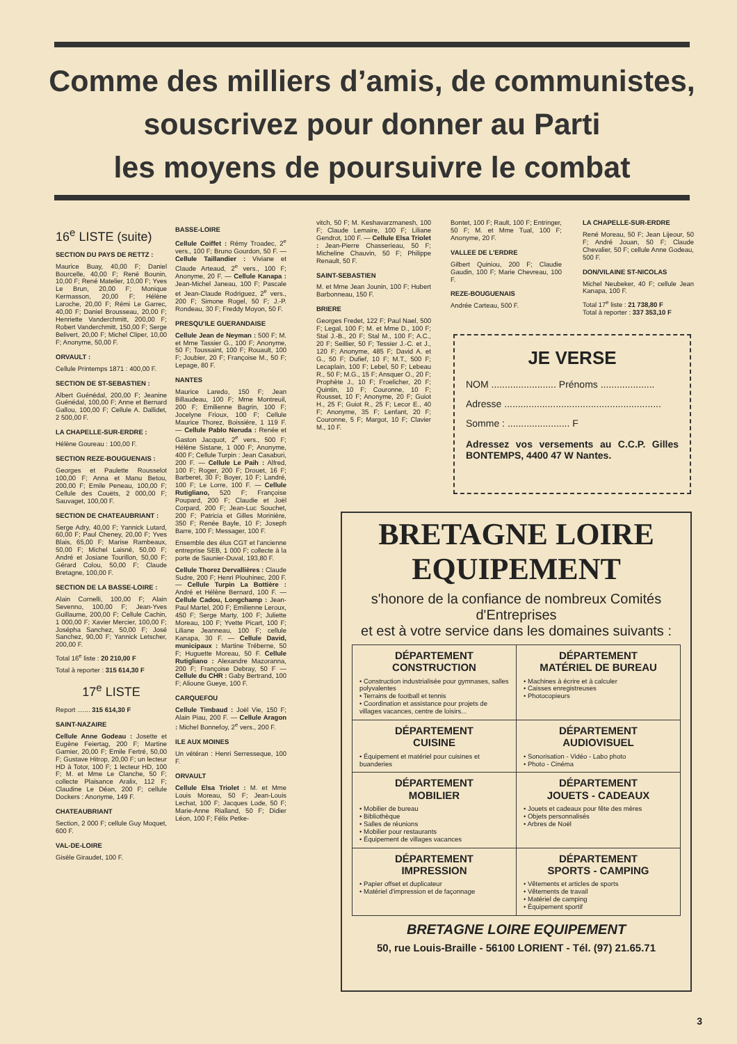Comme des milliers d’amis, de communistes,
souscrivez pour donner au Parti
les moyens de poursuivre le combat
16<sup>e</sup> LISTE (suite)
SECTION DU PAYS DE RETTZ :
Maurice Buay, 40,00 F; Daniel Bourcelle, 40,00 F; René Bounin, 10,00 F; René Matelier, 10,00 F; Yves Le Brun, 20,00 F; Monique Kermasson, 20,00 F; Hélène Laroche, 20,00 F; Rémi Le Garrec, 40,00 F; Daniel Brousseau, 20,00 F; Henriette Vanderchmitt, 200,00 F; Robert Vanderchmitt, 150,00 F; Serge Belivert, 20,00 F; Michel Cliper, 10,00 F; Anonyme, 50,00 F.
ORVAULT :
Cellule Printemps 1871 : 400,00 F.
SECTION DE ST-SEBASTIEN :
Albert Guénédal, 200,00 F; Jeanine Guénédal, 100,00 F; Anne et Bernard Gallou, 100,00 F; Cellule A. Dallidet, 2 500,00 F.
LA CHAPELLE-SUR-ERDRE :
Hélène Goureau : 100,00 F.
SECTION REZE-BOUGUENAIS :
Georges et Paulette Rousselot 100,00 F; Anna et Manu Betou, 200,00 F; Emile Peneau, 100,00 F; Cellule des Couëts, 2 000,00 F; Sauvaget, 100,00 F.
SECTION DE CHATEAUBRIANT :
Serge Adry, 40,00 F; Yannick Lutard, 60,00 F; Paul Cheney, 20,00 F; Yves Blais, 65,00 F; Marise Rambeaux, 50,00 F; Michel Laisné, 50,00 F; André et Josiane Tourillon, 50,00 F; Gérard Colou, 50,00 F; Claude Bretagne, 100,00 F.
SECTION DE LA BASSE-LOIRE :
Alain Cornelli, 100,00 F; Alain Sevenno, 100,00 F; Jean-Yves Guillaume, 200,00 F; Cellule Cachin, 1 000,00 F; Xavier Mercier, 100,00 F; Josépha Sanchez, 50,00 F; José Sanchez, 90,00 F; Yannick Letscher, 200,00 F.
Total 16<sup>e</sup> liste : 20 210,00 F
Total à reporter : 315 614,30 F
17<sup>e</sup> LISTE
Report ....... 315 614,30 F
SAINT-NAZAIRE
Cellule Anne Godeau : Josette et Eugène Feiertag, 200 F; Martine Garnier, 20,00 F; Emile Fertré, 50,00 F; Gustave Hitrop, 20,00 F; un lecteur HD à Totor, 100 F; 1 lecteur HD, 100 F; M. et Mme Le Clanche, 50 F; collecte Plaisance Aralix, 112 F; Claudine Le Déan, 200 F; cellule Dockers : Anonyme, 149 F.
CHATEAUBRIANT
Section, 2 000 F; cellule Guy Moquet, 600 F.
VAL-DE-LOIRE
Gisèle Giraudet, 100 F.
BASSE-LOIRE
Cellule Coiffet : Rémy Troadec, 2<sup>e</sup> vers., 100 F; Bruno Gourdon, 50 F. — Cellule Taillandier : Viviane et Claude Arteaud, 2<sup>e</sup> vers., 100 F; Anonyme, 20 F. — Cellule Kanapa : Jean-Michel Janeau, 100 F; Pascale et Jean-Claude Rodriguez, 2<sup>e</sup> vers., 200 F; Simone Rogel, 50 F; J.-P. Rondeau, 30 F; Freddy Moyon, 50 F.
PRESQU'ILE GUERANDAISE
Cellule Jean de Neyman : 500 F; M. et Mme Tassier G., 100 F; Anonyme, 50 F; Toussaint, 100 F; Rouault, 100 F; Joubier, 20 F; Françoise M., 50 F; Lepage, 80 F.
NANTES
Maurice Laredo, 150 F; Jean Billaudeau, 100 F; Mme Montreuil, 200 F; Emilienne Bagrin, 100 F; Jocelyne Frioux, 100 F; Cellule Maurice Thorez, Boissière, 1 119 F. — Cellule Pablo Neruda : Renée et Gaston Jacquot, 2<sup>e</sup> vers., 500 F; Hélène Sistane, 1 000 F; Anonyme, 400 F; Cellule Turpin : Jean Casaburi, 200 F. — Cellule Le Paih : Alfred, 100 F; Roger, 200 F; Drouet, 16 F; Barberet, 30 F; Boyer, 10 F; Landré, 100 F; Le Lorre, 100 F. — Cellule Rutigliano, 520 F; Françoise Poupard, 200 F; Claudie et Joël Corpard, 200 F; Jean-Luc Souchet, 200 F; Patricia et Gilles Morinière, 350 F; Renée Bayle, 10 F; Joseph Barre, 100 F; Messager, 100 F.
Ensemble des élus CGT et l'ancienne entreprise SEB, 1 000 F; collecte à la porte de Saunier-Duval, 193,80 F.
Cellule Thorez Dervallières : Claude Sudre, 200 F; Henri Plouhinec, 200 F. — Cellule Turpin La Bottière : André et Hélène Bernard, 100 F. — Cellule Cadou, Longchamp : Jean-Paul Martel, 200 F; Emilienne Leroux, 450 F; Serge Marty, 100 F; Juliette Moreau, 100 F; Yvette Picart, 100 F; Liliane Jeanneau, 100 F; cellule Kanapa, 30 F. — Cellule David, municipaux : Martine Tréberne, 50 F; Huguette Moreau, 50 F. Cellule Rutigliano : Alexandre Mazoranna, 200 F; Françoise Debray, 50 F — Cellule du CHR : Gaby Bertrand, 100 F; Alioune Gueye, 100 F.
CARQUEFOU
Cellule Timbaud : Joël Vie, 150 F; Alain Piau, 200 F. — Cellule Aragon : Michel Bonnefoy, 2<sup>e</sup> vers., 200 F.
ILE AUX MOINES
Un vétéran : Henri Serresseque, 100 F.
ORVAULT
Cellule Elsa Triolet : M. et Mme Louis Moreau, 50 F; Jean-Louis Lechat, 100 F; Jacques Lode, 50 F; Marie-Anne Rialland, 50 F; Didier Léon, 100 F; Félix Petke-
vitch, 50 F; M. Keshavarzmanesh, 100 F; Claude Lemaire, 100 F; Liliane Gendrot, 100 F. — Cellule Elsa Triolet : Jean-Pierre Chasserieau, 50 F; Micheline Chauvin, 50 F; Philippe Renault, 50 F.
SAINT-SEBASTIEN
M. et Mme Jean Jounin, 100 F; Hubert Barbonneau, 150 F.
BRIERE
Georges Fredet, 122 F; Paul Nael, 500 F; Legal, 100 F; M. et Mme D., 100 F; Stal J.-B., 20 F; Stal M., 100 F; A.C., 20 F; Seillier, 50 F; Tessier J.-C. et J., 120 F; Anonyme, 485 F; David A. et G., 50 F; Dufief, 10 F; M.T., 500 F; Lecaplain, 100 F; Lebel, 50 F; Lebeau R., 50 F; M.G., 15 F; Ansquer O., 20 F; Prophète J., 10 F; Froelicher, 20 F; Quintin, 10 F; Couronne, 10 F; Rousset, 10 F; Anonyme, 20 F; Guiot H., 25 F; Guiot R., 25 F; Lecor E., 40 F; Anonyme, 35 F; Lenfant, 20 F; Couronne, 5 F; Margot, 10 F; Clavier M., 10 F.
Bontet, 100 F; Rault, 100 F; Entringer, 50 F; M. et Mme Tual, 100 F; Anonyme, 20 F.
VALLEE DE L'ERDRE
Gilbert Quiniou, 200 F; Claudie Gaudin, 100 F; Marie Chevreau, 100 F.
REZE-BOUGUENAIS
Andrée Carteau, 500 F.
LA CHAPELLE-SUR-ERDRE
René Moreau, 50 F; Jean Lijeour, 50 F; André Jouan, 50 F; Claude Chevalier, 50 F; cellule Anne Godeau, 500 F.
DON/VILAINE ST-NICOLAS
Michel Neubeker, 40 F; cellule Jean Kanapa, 100 F.
Total 17<sup>e</sup> liste : 21 738,80 F
Total à reporter : 337 353,10 F
JE VERSE
NOM ........................ Prénoms ....................
Adresse ..........................................................
Somme : ....................... F
Adressez vos versements au C.C.P. Gilles BONTEMPS, 4400 47 W Nantes.
BRETAGNE LOIRE
EQUIPEMENT
s'honore de la confiance de nombreux Comités d'Entreprises
et est à votre service dans les domaines suivants :
| DÉPARTEMENT CONSTRUCTION • Construction industrialisée pour gymnases, salles polyvalentes • Terrains de football et tennis • Coordination et assistance pour projets de villages vacances, centre de loisirs... | DÉPARTEMENT MATÉRIEL DE BUREAU • Machines à écrire et à calculer • Caisses enregistreuses • Photocopieurs |
| DÉPARTEMENT CUISINE • Équipement et matériel pour cuisines et buanderies | DÉPARTEMENT AUDIOVISUEL • Sonorisation - Vidéo - Labo photo • Photo - Cinéma |
| DÉPARTEMENT MOBILIER • Mobilier de bureau • Bibliothèque • Salles de réunions • Mobilier pour restaurants • Équipement de villages vacances | DÉPARTEMENT JOUETS - CADEAUX • Jouets et cadeaux pour fête des mères • Objets personnalisés • Arbres de Noël |
| DÉPARTEMENT IMPRESSION • Papier offset et duplicateur • Matériel d'impression et de façonnage | DÉPARTEMENT SPORTS - CAMPING • Vêtements et articles de sports • Vêtements de travail • Matériel de camping • Équipement sportif |
BRETAGNE LOIRE EQUIPEMENT
50, rue Louis-Braille - 56100 LORIENT - Tél. (97) 21.65.71
3